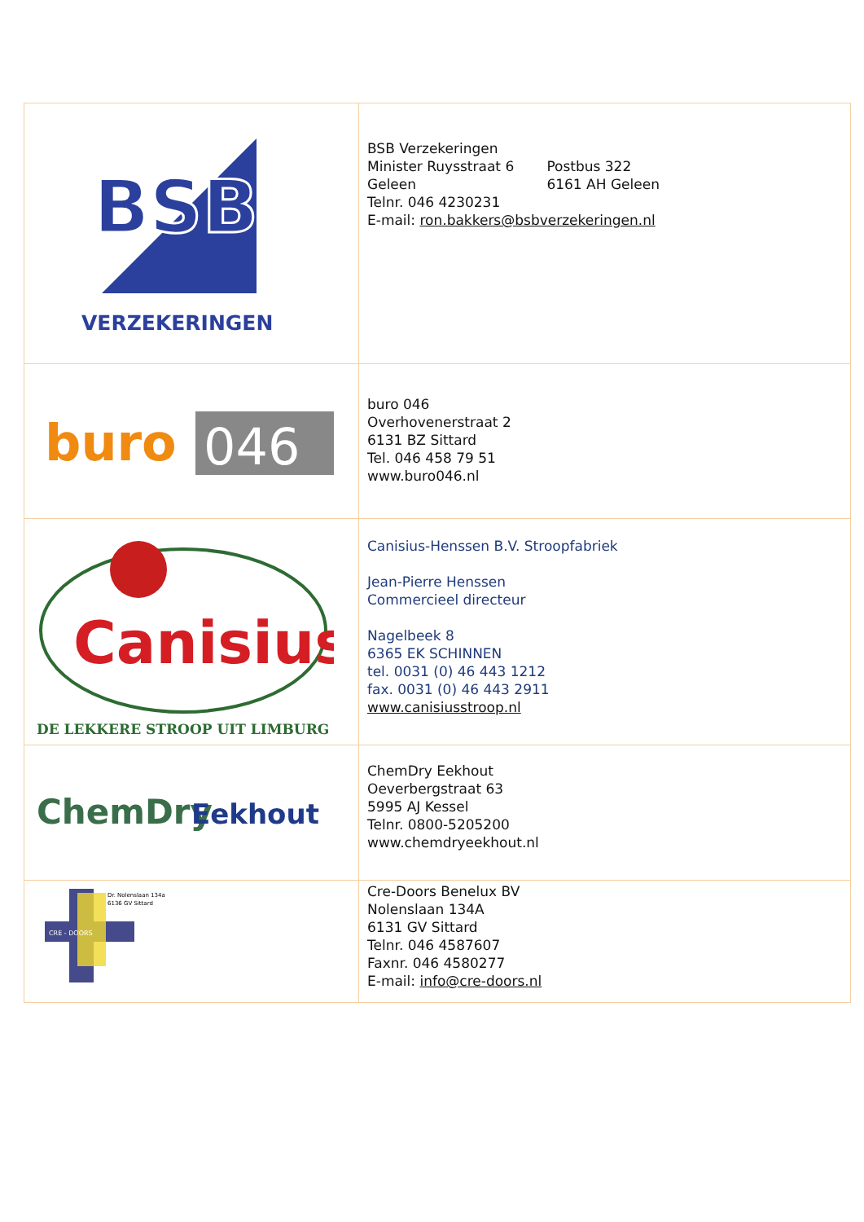| BSB VERZEKERINGEN | BSB Verzekeringen Minister Ruysstraat 6 Postbus 322 Geleen 6161 AH Geleen Telnr. 046 4230231 E-mail: ron.bakkers@bsbverzekeringen.nl |
| buro 046 | buro 046 Overhovenerstraat 2 6131 BZ Sittard Tel. 046 458 79 51 www.buro046.nl |
| Canisius DE LEKKERE STROOP UIT LIMBURG | Canisius-Henssen B.V. Stroopfabriek Jean-Pierre Henssen Commercieel directeur Nagelbeek 8 6365 EK SCHINNEN tel. 0031 (0) 46 443 1212 fax. 0031 (0) 46 443 2911 www.canisiusstroop.nl |
| ChemDry Eekhout | ChemDry Eekhout Oeverbergstraat 63 5995 AJ Kessel Telnr. 0800-5205200 www.chemdryeekhout.nl |
| Dr. Nolenslaan 134a 6136 GV Sittard CRE - DOORS | Cre-Doors Benelux BV Nolenslaan 134A 6131 GV Sittard Telnr. 046 4587607 Faxnr. 046 4580277 E-mail: info@cre-doors.nl |